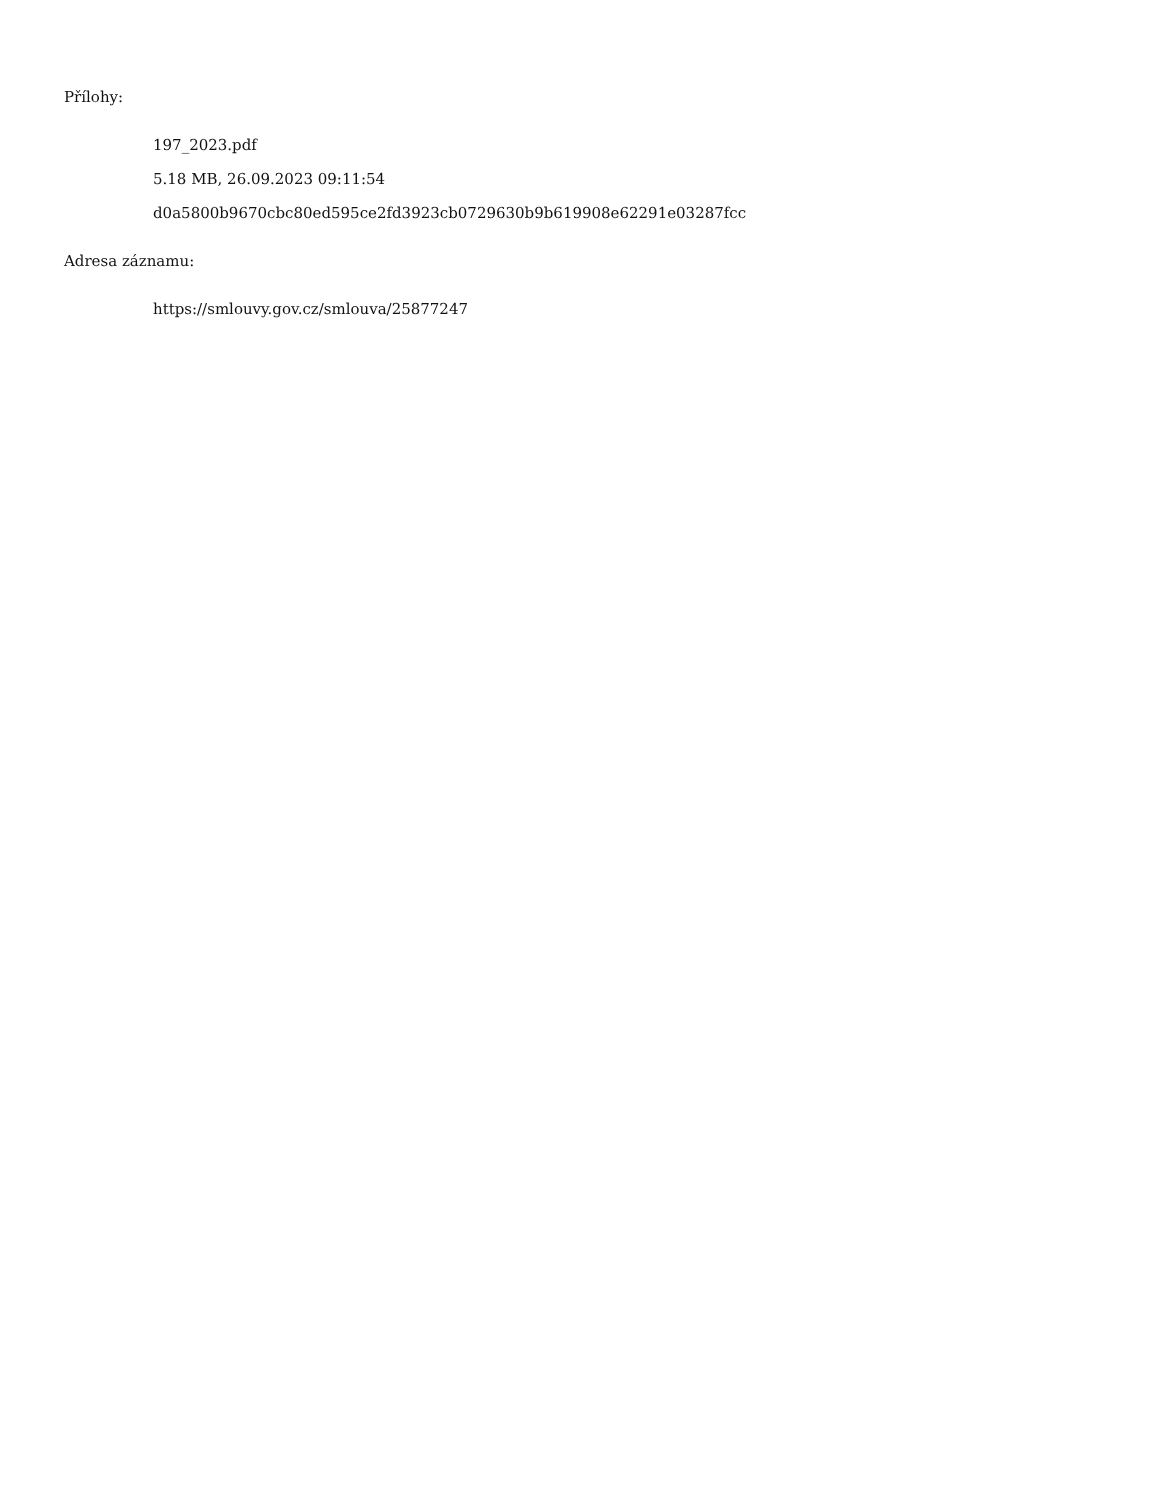Přílohy:
197_2023.pdf
5.18 MB, 26.09.2023 09:11:54
d0a5800b9670cbc80ed595ce2fd3923cb0729630b9b619908e62291e03287fcc
Adresa záznamu:
https://smlouvy.gov.cz/smlouva/25877247